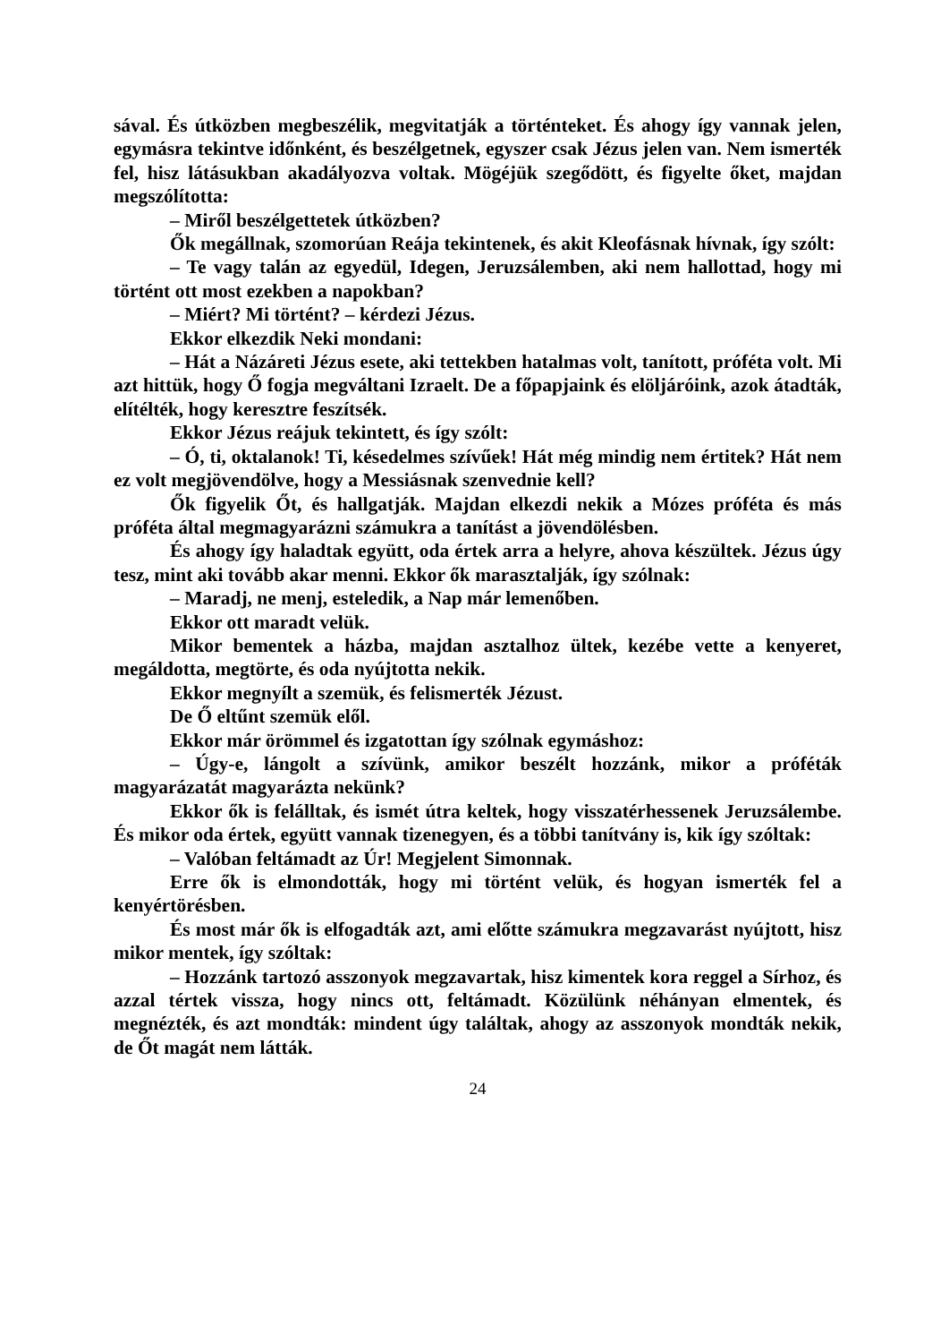sával. És útközben megbeszélik, megvitatják a történteket. És ahogy így vannak jelen, egymásra tekintve időnként, és beszélgetnek, egyszer csak Jézus jelen van. Nem ismerték fel, hisz látásukban akadályozva voltak. Mögéjük szegődött, és figyelte őket, majdan megszólította:
– Miről beszélgettetek útközben?
Ők megállnak, szomorúan Reája tekintenek, és akit Kleofásnak hívnak, így szólt:
– Te vagy talán az egyedül, Idegen, Jeruzsálemben, aki nem hallottad, hogy mi történt ott most ezekben a napokban?
– Miért? Mi történt? – kérdezi Jézus.
Ekkor elkezdik Neki mondani:
– Hát a Názáreti Jézus esete, aki tettekben hatalmas volt, tanított, próféta volt. Mi azt hittük, hogy Ő fogja megváltani Izraelt. De a főpapjaink és elöljáróink, azok átadták, elítélték, hogy keresztre feszítsék.
Ekkor Jézus reájuk tekintett, és így szólt:
– Ó, ti, oktalanok! Ti, késedelmes szívűek! Hát még mindig nem értitek? Hát nem ez volt megjövendölve, hogy a Messiásnak szenvednie kell?
Ők figyelik Őt, és hallgatják. Majdan elkezdi nekik a Mózes próféta és más próféta által megmagyarázni számukra a tanítást a jövendölésben.
És ahogy így haladtak együtt, oda értek arra a helyre, ahova készültek. Jézus úgy tesz, mint aki tovább akar menni. Ekkor ők marasztalják, így szólnak:
– Maradj, ne menj, esteledik, a Nap már lemenőben.
Ekkor ott maradt velük.
Mikor bementek a házba, majdan asztalhoz ültek, kezébe vette a kenyeret, megáldotta, megtörte, és oda nyújtotta nekik.
Ekkor megnyílt a szemük, és felismerték Jézust.
De Ő eltűnt szemük elől.
Ekkor már örömmel és izgatottan így szólnak egymáshoz:
– Úgy-e, lángolt a szívünk, amikor beszélt hozzánk, mikor a próféták magyarázatát magyarázta nekünk?
Ekkor ők is felálltak, és ismét útra keltek, hogy visszatérhessenek Jeruzsálembe. És mikor oda értek, együtt vannak tizenegyen, és a többi tanítvány is, kik így szóltak:
– Valóban feltámadt az Úr! Megjelent Simonnak.
Erre ők is elmondották, hogy mi történt velük, és hogyan ismerték fel a kenyértörésben.
És most már ők is elfogadták azt, ami előtte számukra megzavarást nyújtott, hisz mikor mentek, így szóltak:
– Hozzánk tartozó asszonyok megzavartak, hisz kimentek kora reggel a Sírhoz, és azzal tértek vissza, hogy nincs ott, feltámadt. Közülünk néhányan elmentek, és megnézték, és azt mondták: mindent úgy találtak, ahogy az asszonyok mondták nekik, de Őt magát nem látták.
24